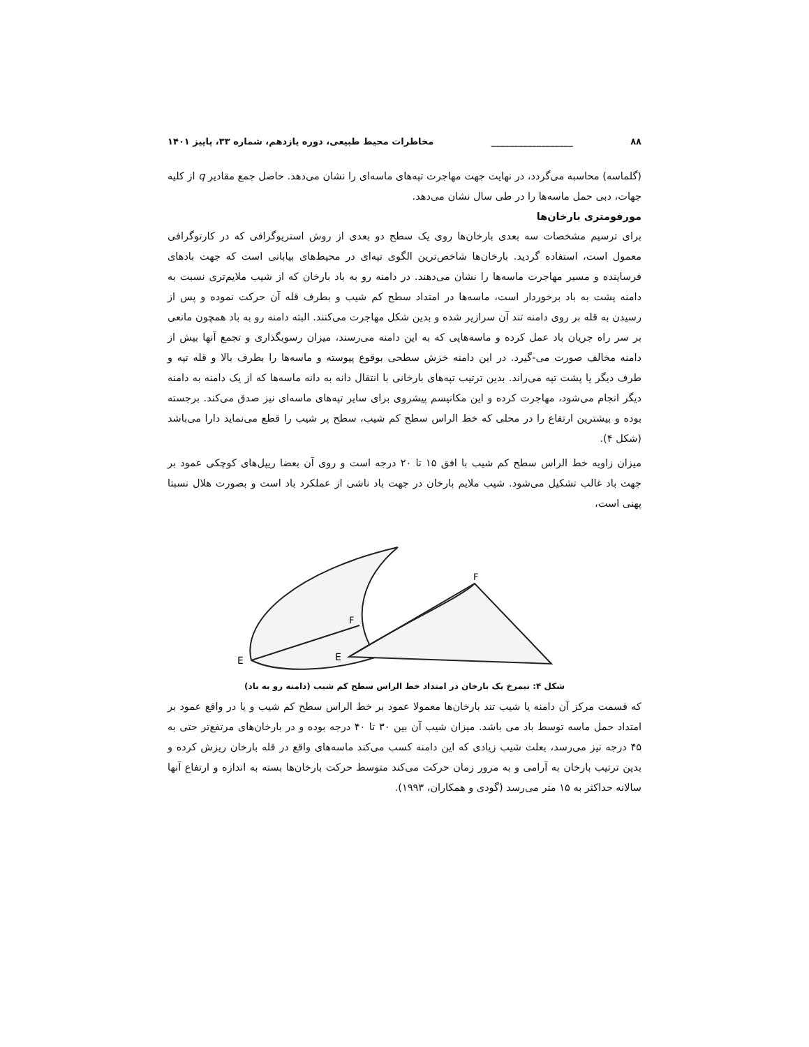۸۸ __________________ مخاطرات محیط طبیعی، دوره یازدهم، شماره ۳۳، پاییز ۱۴۰۱
(گلماسه) محاسبه می‌گردد، در نهایت جهت مهاجرت تپه‌های ماسه‌ای را نشان می‌دهد. حاصل جمع مقادیر q از کلیه جهات، دبی حمل ماسه‌ها را در طی سال نشان می‌دهد.
مورفومتری بارخان‌ها
برای ترسیم مشخصات سه بعدی بارخان‌ها روی یک سطح دو بعدی از روش استریوگرافی که در کارتوگرافی معمول است، استفاده گردید. بارخان‌ها شاخص‌ترین الگوی تپه‌ای در محیط‌های بیابانی است که جهت بادهای فرساینده و مسیر مهاجرت ماسه‌ها را نشان می‌دهند. در دامنه رو به باد بارخان که از شیب ملایم‌تری نسبت به دامنه پشت به باد برخوردار است، ماسه‌ها در امتداد سطح کم شیب و بطرف قله آن حرکت نموده و پس از رسیدن به قله بر روی دامنه تند آن سرازیر شده و بدین شکل مهاجرت می‌کنند. البته دامنه رو به باد همچون مانعی بر سر راه جریان باد عمل کرده و ماسه‌هایی که به این دامنه می‌رسند، میزان رسوبگذاری و تجمع آنها بیش از دامنه مخالف صورت می-گیرد. در این دامنه خزش سطحی بوقوع پیوسته و ماسه‌ها را بطرف بالا و قله تپه و طرف دیگر یا پشت تپه می‌راند. بدین ترتیب تپه‌های بارخانی با انتقال دانه به دانه ماسه‌ها که از یک دامنه به دامنه دیگر انجام می‌شود، مهاجرت کرده و این مکانیسم پیشروی برای سایر تپه‌های ماسه‌ای نیز صدق می‌کند. برجسته بوده و بیشترین ارتفاع را در محلی که خط الراس سطح کم شیب، سطح پر شیب را قطع می‌نماید دارا می‌باشد (شکل ۴).
میزان زاویه خط الراس سطح کم شیب با افق ۱۵ تا ۲۰ درجه است و روی آن بعضا ریپل‌های کوچکی عمود بر جهت باد غالب تشکیل می‌شود. شیب ملایم بارخان در جهت باد ناشی از عملکرد باد است و بصورت هلال نسبتا پهنی است،
E
F
E
F
شکل ۴: نیمرخ یک بارخان در امتداد خط الراس سطح کم شیب (دامنه رو به باد)
که قسمت مرکز آن دامنه یا شیب تند بارخان‌ها معمولا عمود بر خط الراس سطح کم شیب و یا در واقع عمود بر امتداد حمل ماسه توسط باد می باشد. میزان شیب آن بین ۳۰ تا ۴۰ درجه بوده و در بارخان‌های مرتفع‌تر حتی به ۴۵ درجه نیز می‌رسد، بعلت شیب زیادی که این دامنه کسب می‌کند ماسه‌های واقع در قله بارخان ریزش کرده و بدین ترتیب بارخان به آرامی و به مرور زمان حرکت می‌کند متوسط حرکت بارخان‌ها بسته به اندازه و ارتفاع آنها سالانه حداکثر به ۱۵ متر می‌رسد (گودی و همکاران، ۱۹۹۳).